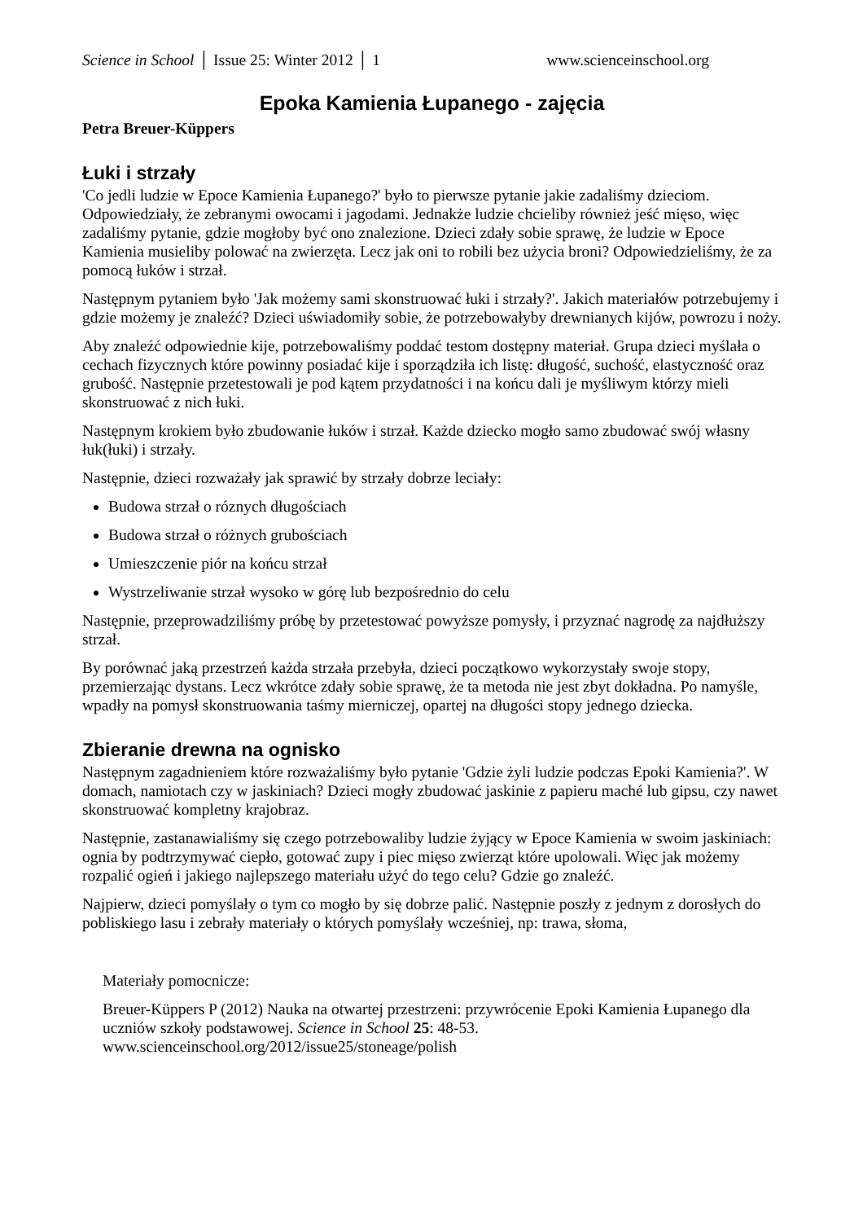Science in School │ Issue 25: Winter 2012 │ 1 www.scienceinschool.org
Epoka Kamienia Łupanego - zajęcia
Petra Breuer-Küppers
Łuki i strzały
'Co jedli ludzie w Epoce Kamienia Łupanego?' było to pierwsze pytanie jakie zadaliśmy dzieciom. Odpowiedziały, że zebranymi owocami i jagodami. Jednakże ludzie chcieliby również jeść mięso, więc zadaliśmy pytanie, gdzie mogłoby być ono znalezione. Dzieci zdały sobie sprawę, że ludzie w Epoce Kamienia musieliby polować na zwierzęta. Lecz jak oni to robili bez użycia broni? Odpowiedzieliśmy, że za pomocą łuków i strzał.
Następnym pytaniem było 'Jak możemy sami skonstruować łuki i strzały?'. Jakich materiałów potrzebujemy i gdzie możemy je znaleźć? Dzieci uświadomiły sobie, że potrzebowałyby drewnianych kijów, powrozu i noży.
Aby znaleźć odpowiednie kije, potrzebowaliśmy poddać testom dostępny materiał. Grupa dzieci myślała o cechach fizycznych które powinny posiadać kije i sporządziła ich listę: długość, suchość, elastyczność oraz grubość. Następnie przetestowali je pod kątem przydatności i na końcu dali je myśliwym którzy mieli skonstruować z nich łuki.
Następnym krokiem było zbudowanie łuków i strzał. Każde dziecko mogło samo zbudować swój własny łuk(łuki) i strzały.
Następnie, dzieci rozważały jak sprawić by strzały dobrze leciały:
Budowa strzał o róznych długościach
Budowa strzał o różnych grubościach
Umieszczenie piór na końcu strzał
Wystrzeliwanie strzał wysoko w górę lub bezpośrednio do celu
Następnie, przeprowadziliśmy próbę by przetestować powyższe pomysły, i przyznać nagrodę za najdłuższy strzał.
By porównać jaką przestrzeń każda strzała przebyła, dzieci początkowo wykorzystały swoje stopy, przemierzając dystans. Lecz wkrótce zdały sobie sprawę, że ta metoda nie jest zbyt dokładna. Po namyśle, wpadły na pomysł skonstruowania taśmy mierniczej, opartej na długości stopy jednego dziecka.
Zbieranie drewna na ognisko
Następnym zagadnieniem które rozważaliśmy było pytanie 'Gdzie żyli ludzie podczas Epoki Kamienia?'. W domach, namiotach czy w jaskiniach? Dzieci mogły zbudować jaskinie z papieru maché lub gipsu, czy nawet skonstruować kompletny krajobraz.
Następnie, zastanawialiśmy się czego potrzebowaliby ludzie żyjący w Epoce Kamienia w swoim jaskiniach: ognia by podtrzymywać ciepło, gotować zupy i piec mięso zwierząt które upolowali. Więc jak możemy rozpalić ogień i jakiego najlepszego materiału użyć do tego celu? Gdzie go znaleźć.
Najpierw, dzieci pomyślały o tym co mogło by się dobrze palić. Następnie poszły z jednym z dorosłych do pobliskiego lasu i zebrały materiały o których pomyślały wcześniej, np: trawa, słoma,
Materiały pomocnicze:
Breuer-Küppers P (2012) Nauka na otwartej przestrzeni: przywrócenie Epoki Kamienia Łupanego dla uczniów szkoły podstawowej. Science in School 25: 48-53. www.scienceinschool.org/2012/issue25/stoneage/polish